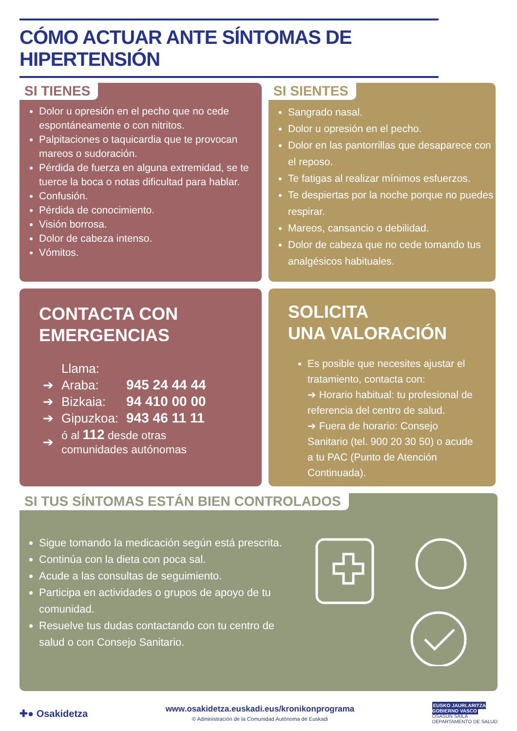CÓMO ACTUAR ANTE SÍNTOMAS DE HIPERTENSIÓN
SI TIENES
Dolor u opresión en el pecho que no cede espontáneamente o con nitritos.
Palpitaciones o taquicardia que te provocan mareos o sudoración.
Pérdida de fuerza en alguna extremidad, se te tuerce la boca o notas dificultad para hablar.
Confusión.
Pérdida de conocimiento.
Visión borrosa.
Dolor de cabeza intenso.
Vómitos.
SI SIENTES
Sangrado nasal.
Dolor u opresión en el pecho.
Dolor en las pantorrillas que desaparece con el reposo.
Te fatigas al realizar mínimos esfuerzos.
Te despiertas por la noche porque no puedes respirar.
Mareos, cansancio o debilidad.
Dolor de cabeza que no cede tomando tus analgésicos habituales.
CONTACTA CON
EMERGENCIAS
| | Llama: | |
| ➔ | Araba: | 945 24 44 44 |
| ➔ | Bizkaia: | 94 410 00 00 |
| ➔ | Gipuzkoa: | 943 46 11 11 |
| ➔ | ó al 112 desde otras comunidades autónomas | |
SOLICITA
UNA VALORACIÓN
Es posible que necesites ajustar el tratamiento, contacta con:
➔ Horario habitual: tu profesional de referencia del centro de salud.
➔ Fuera de horario: Consejo Sanitario (tel. 900 20 30 50) o acude a tu PAC (Punto de Atención Continuada).
SI TUS SÍNTOMAS ESTÁN BIEN CONTROLADOS
Sigue tomando la medicación según está prescrita.
Continúa con la dieta con poca sal.
Acude a las consultas de seguimiento.
Participa en actividades o grupos de apoyo de tu comunidad.
Resuelve tus dudas contactando con tu centro de salud o con Consejo Sanitario.
✚● Osakidetza
www.osakidetza.euskadi.eus/kronikonprograma
© Administración de la Comunidad Autónoma de Euskadi
EUSKO JAURLARITZA
GOBIERNO VASCO
OSASUN SAILA
DEPARTAMENTO DE SALUD